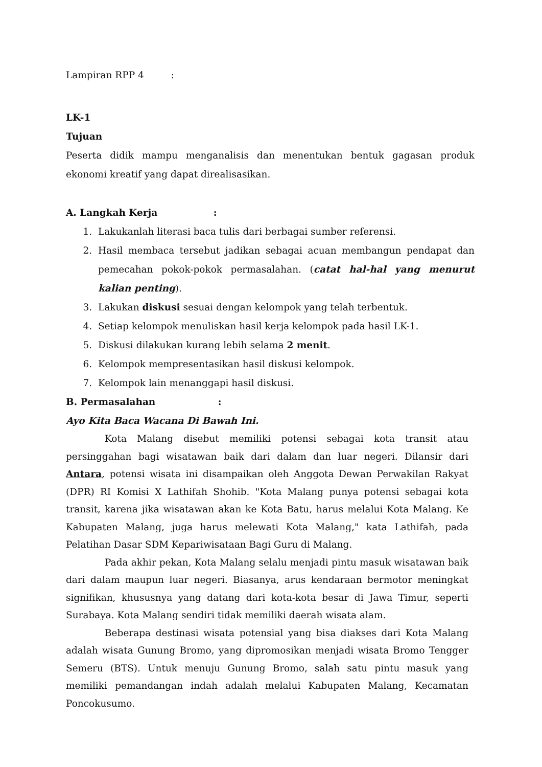Lampiran RPP 4 :
LK-1
Tujuan
Peserta didik mampu menganalisis dan menentukan bentuk gagasan produk ekonomi kreatif yang dapat direalisasikan.
A. Langkah Kerja :
1. Lakukanlah literasi baca tulis dari berbagai sumber referensi.
2. Hasil membaca tersebut jadikan sebagai acuan membangun pendapat dan pemecahan pokok-pokok permasalahan. (catat hal-hal yang menurut kalian penting).
3. Lakukan diskusi sesuai dengan kelompok yang telah terbentuk.
4. Setiap kelompok menuliskan hasil kerja kelompok pada hasil LK-1.
5. Diskusi dilakukan kurang lebih selama 2 menit.
6. Kelompok mempresentasikan hasil diskusi kelompok.
7. Kelompok lain menanggapi hasil diskusi.
B. Permasalahan :
Ayo Kita Baca Wacana Di Bawah Ini.
Kota Malang disebut memiliki potensi sebagai kota transit atau persinggahan bagi wisatawan baik dari dalam dan luar negeri. Dilansir dari Antara, potensi wisata ini disampaikan oleh Anggota Dewan Perwakilan Rakyat (DPR) RI Komisi X Lathifah Shohib. "Kota Malang punya potensi sebagai kota transit, karena jika wisatawan akan ke Kota Batu, harus melalui Kota Malang. Ke Kabupaten Malang, juga harus melewati Kota Malang," kata Lathifah, pada Pelatihan Dasar SDM Kepariwisataan Bagi Guru di Malang.
Pada akhir pekan, Kota Malang selalu menjadi pintu masuk wisatawan baik dari dalam maupun luar negeri. Biasanya, arus kendaraan bermotor meningkat signifikan, khususnya yang datang dari kota-kota besar di Jawa Timur, seperti Surabaya. Kota Malang sendiri tidak memiliki daerah wisata alam.
Beberapa destinasi wisata potensial yang bisa diakses dari Kota Malang adalah wisata Gunung Bromo, yang dipromosikan menjadi wisata Bromo Tengger Semeru (BTS). Untuk menuju Gunung Bromo, salah satu pintu masuk yang memiliki pemandangan indah adalah melalui Kabupaten Malang, Kecamatan Poncokusumo.